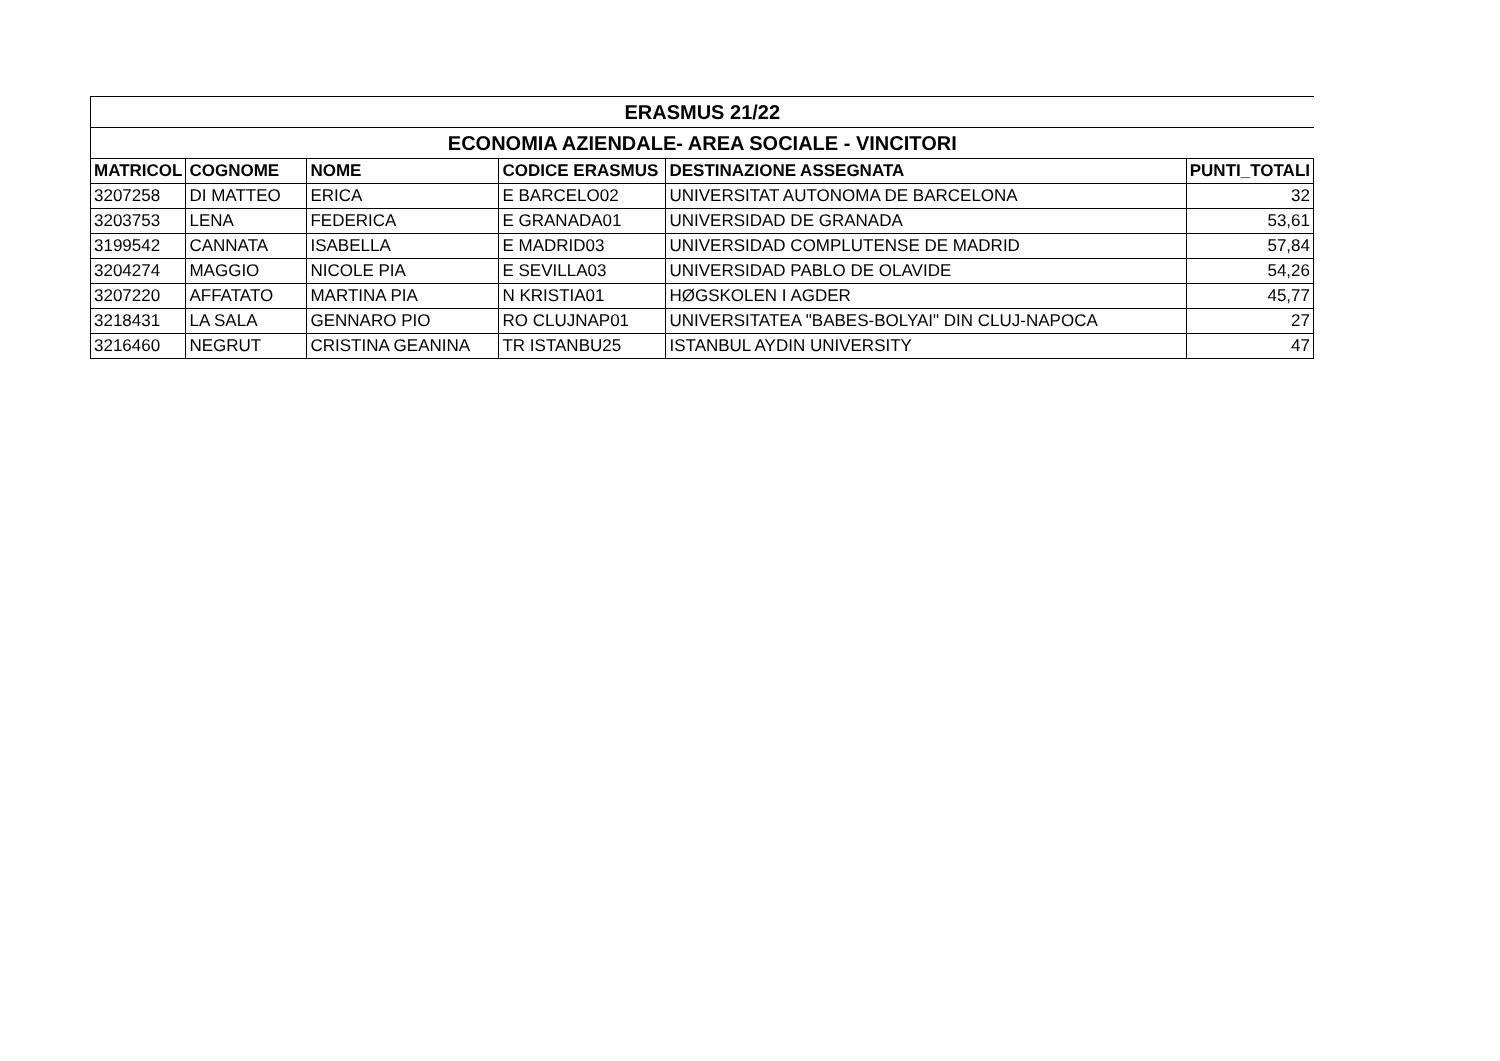| ERASMUS 21/22 | | | | | |
| ECONOMIA AZIENDALE- AREA SOCIALE - VINCITORI | | | | | |
| MATRICOL | COGNOME | NOME | CODICE ERASMUS | DESTINAZIONE ASSEGNATA | PUNTI_TOTALI |
| 3207258 | DI MATTEO | ERICA | E BARCELO02 | UNIVERSITAT AUTONOMA DE BARCELONA | 32 |
| 3203753 | LENA | FEDERICA | E GRANADA01 | UNIVERSIDAD DE GRANADA | 53,61 |
| 3199542 | CANNATA | ISABELLA | E MADRID03 | UNIVERSIDAD COMPLUTENSE DE MADRID | 57,84 |
| 3204274 | MAGGIO | NICOLE PIA | E SEVILLA03 | UNIVERSIDAD PABLO DE OLAVIDE | 54,26 |
| 3207220 | AFFATATO | MARTINA PIA | N KRISTIA01 | HØGSKOLEN I AGDER | 45,77 |
| 3218431 | LA SALA | GENNARO PIO | RO CLUJNAP01 | UNIVERSITATEA "BABES-BOLYAI" DIN CLUJ-NAPOCA | 27 |
| 3216460 | NEGRUT | CRISTINA GEANINA | TR ISTANBU25 | ISTANBUL AYDIN UNIVERSITY | 47 |